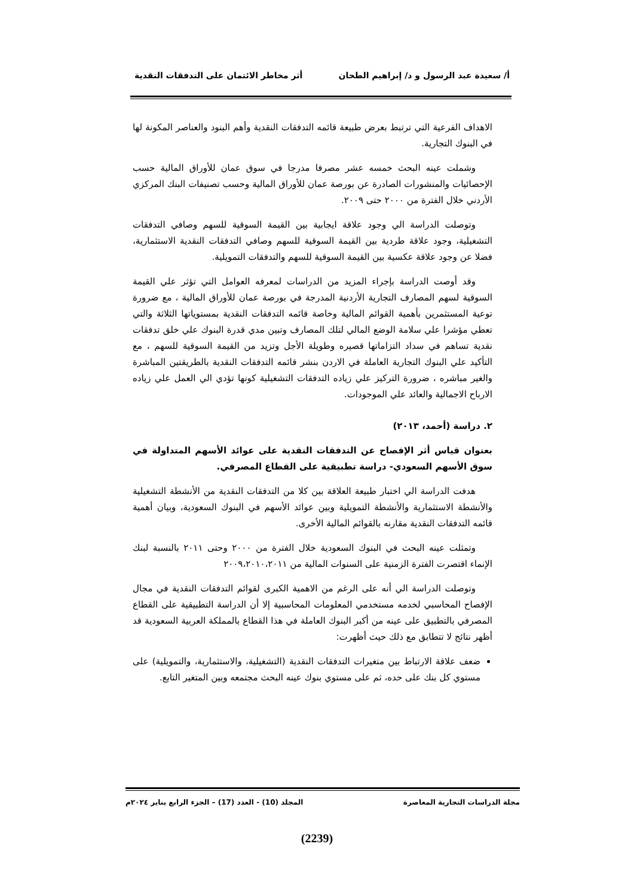أ/ سعيدة عبد الرسول و د/ إبراهيم الطحان أثر مخاطر الائتمان على التدفقات النقدية
الاهداف الفرعية التي ترتبط بعرض طبيعة قائمه التدفقات النقدية وأهم البنود والعناصر المكونة لها في البنوك التجارية.
وشملت عينه البحث خمسه عشر مصرفا مدرجا في سوق عمان للأوراق المالية حسب الإحصائيات والمنشورات الصادرة عن بورصة عمان للأوراق المالية وحسب تصنيفات البنك المركزي الأردني خلال الفترة من ٢٠٠٠ حتى ٢٠٠٩.
وتوصلت الدراسة الي وجود علاقة ايجابية بين القيمة السوقية للسهم وصافي التدفقات التشغيلية، وجود علاقة طردية بين القيمة السوقية للسهم وصافي التدفقات النقدية الاستثمارية، فضلا عن وجود علاقة عكسية بين القيمة السوقية للسهم والتدفقات التمويلية.
وقد أوصت الدراسة بإجراء المزيد من الدراسات لمعرفه العوامل التي تؤثر علي القيمة السوقية لسهم المصارف التجارية الأردنية المدرجة في بورصة عمان للأوراق المالية ، مع ضرورة توعية المستثمرين بأهمية القوائم المالية وخاصة قائمه التدفقات النقدية بمستوياتها الثلاثة والتي تعطي مؤشرا علي سلامة الوضع المالي لتلك المصارف وتبين مدي قدرة البنوك علي خلق تدفقات نقدية تساهم في سداد التزاماتها قصيره وطويلة الأجل وتزيد من القيمة السوقية للسهم ، مع التأكيد علي البنوك التجارية العاملة في الاردن بنشر قائمه التدفقات النقدية بالطريقتين المباشرة والغير مباشره ، ضرورة التركيز علي زياده التدفقات التشغيلية كونها تؤدي الي العمل علي زياده الارباح الاجمالية والعائد علي الموجودات.
٢. دراسة (أحمد، ٢٠١٣)
بعنوان قياس أثر الإفصاح عن التدفقات النقدية على عوائد الأسهم المتداولة في سوق الأسهم السعودي- دراسة تطبيقية على القطاع المصرفي.
هدفت الدراسة الي اختبار طبيعة العلاقة بين كلا من التدفقات النقدية من الأنشطة التشغيلية والأنشطة الاستثمارية والأنشطة التمويلية وبين عوائد الأسهم في البنوك السعودية، وبيان أهمية قائمه التدفقات النقدية مقارنه بالقوائم المالية الأخرى.
وتمثلت عينه البحث في البنوك السعودية خلال الفترة من ٢٠٠٠ وحتى ٢٠١١ بالنسبة لبنك الإنماء اقتصرت الفترة الزمنية على السنوات المالية من ٢٠٠٩،٢٠١٠،٢٠١١
وتوصلت الدراسة الي أنه على الرغم من الاهمية الكبرى لقوائم التدفقات النقدية في مجال الإفصاح المحاسبي لخدمه مستخدمي المعلومات المحاسبية إلا أن الدراسة التطبيقية على القطاع المصرفي بالتطبيق على عينه من أكبر البنوك العاملة في هذا القطاع بالمملكة العربية السعودية قد أظهر نتائج لا تتطابق مع ذلك حيث أظهرت:
ضعف علاقة الارتباط بين متغيرات التدفقات النقدية (التشغيلية، والاستثمارية، والتمويلية) على مستوي كل بنك على حده، ثم على مستوي بنوك عينه البحث مجتمعه وبين المتغير التابع.
مجلة الدراسات التجارية المعاصرة المجلد (10) - العدد (17) – الجزء الرابع يناير ٢٠٢٤م
(2239)